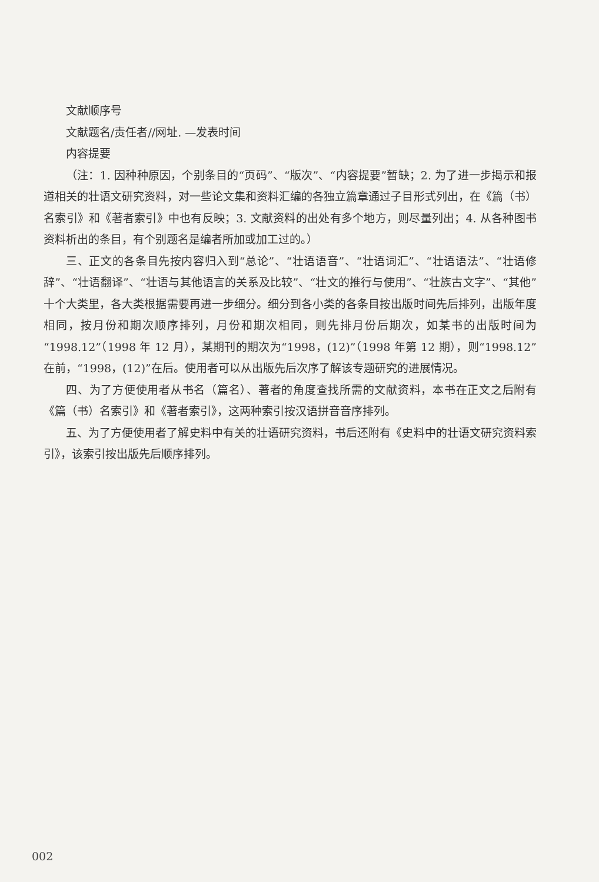文献顺序号
文献题名/责任者//网址. —发表时间
内容提要
（注：1. 因种种原因，个别条目的“页码”、“版次”、“内容提要”暂缺；2. 为了进一步揭示和报道相关的壮语文研究资料，对一些论文集和资料汇编的各独立篇章通过子目形式列出，在《篇（书）名索引》和《著者索引》中也有反映；3. 文献资料的出处有多个地方，则尽量列出；4. 从各种图书资料析出的条目，有个别题名是编者所加或加工过的。）
三、正文的各条目先按内容归入到“总论”、“壮语语音”、“壮语词汇”、“壮语语法”、“壮语修辞”、“壮语翻译”、“壮语与其他语言的关系及比较”、“壮文的推行与使用”、“壮族古文字”、“其他”十个大类里，各大类根据需要再进一步细分。细分到各小类的各条目按出版时间先后排列，出版年度相同，按月份和期次顺序排列，月份和期次相同，则先排月份后期次，如某书的出版时间为“1998.12”（1998 年 12 月），某期刊的期次为“1998，(12)”（1998 年第 12 期），则“1998.12”在前，“1998，(12)”在后。使用者可以从出版先后次序了解该专题研究的进展情况。
四、为了方便使用者从书名（篇名）、著者的角度查找所需的文献资料，本书在正文之后附有《篇（书）名索引》和《著者索引》，这两种索引按汉语拼音音序排列。
五、为了方便使用者了解史料中有关的壮语研究资料，书后还附有《史料中的壮语文研究资料索引》，该索引按出版先后顺序排列。
002